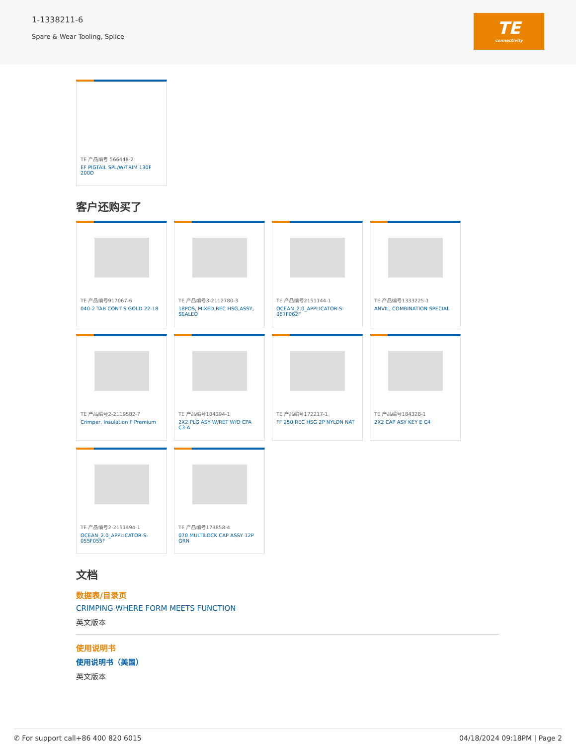1-1338211-6
Spare & Wear Tooling, Splice
TE
connectivity
TE 产品编号 566448-2
EF PIGTAIL SPL/W/TRIM 130F 200O
客户还购买了
TE 产品编号917067-6
040-2 TAB CONT S GOLD 22-18
TE 产品编号3-2112780-3
18POS, MIXED,REC HSG,ASSY, SEALED
TE 产品编号2151144-1
OCEAN_2.0_APPLICATOR-S-067F062F
TE 产品编号1333225-1
ANVIL, COMBINATION SPECIAL
TE 产品编号2-2119582-7
Crimper, Insulation F Premium
TE 产品编号184394-1
2X2 PLG ASY W/RET W/O CPA C3-A
TE 产品编号172217-1
FF 250 REC HSG 2P NYLON NAT
TE 产品编号184328-1
2X2 CAP ASY KEY E C4
TE 产品编号2-2151494-1
OCEAN_2.0_APPLICATOR-S-055F055F
TE 产品编号173858-4
070 MULTILOCK CAP ASSY 12P GRN
文档
数据表/目录页
CRIMPING WHERE FORM MEETS FUNCTION
英文版本
使用说明书
使用说明书（美国）
英文版本
✆ For support call+86 400 820 6015 04/18/2024 09:18PM | Page 2